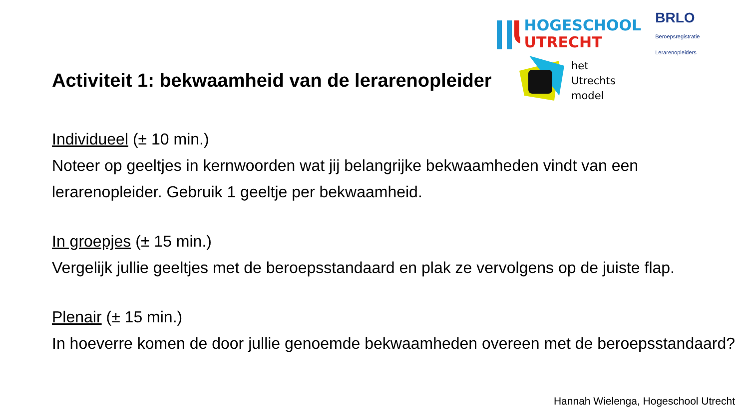HOGESCHOOL
UTRECHT
BRLO Beroepsregistratie Lerarenopleiders
het
Utrechts
model
Activiteit 1: bekwaamheid van de lerarenopleider
Individueel (± 10 min.)
Noteer op geeltjes in kernwoorden wat jij belangrijke bekwaamheden vindt van een lerarenopleider. Gebruik 1 geeltje per bekwaamheid.
In groepjes (± 15 min.)
Vergelijk jullie geeltjes met de beroepsstandaard en plak ze vervolgens op de juiste flap.
Plenair (± 15 min.)
In hoeverre komen de door jullie genoemde bekwaamheden overeen met de beroepsstandaard?
Hannah Wielenga, Hogeschool Utrecht